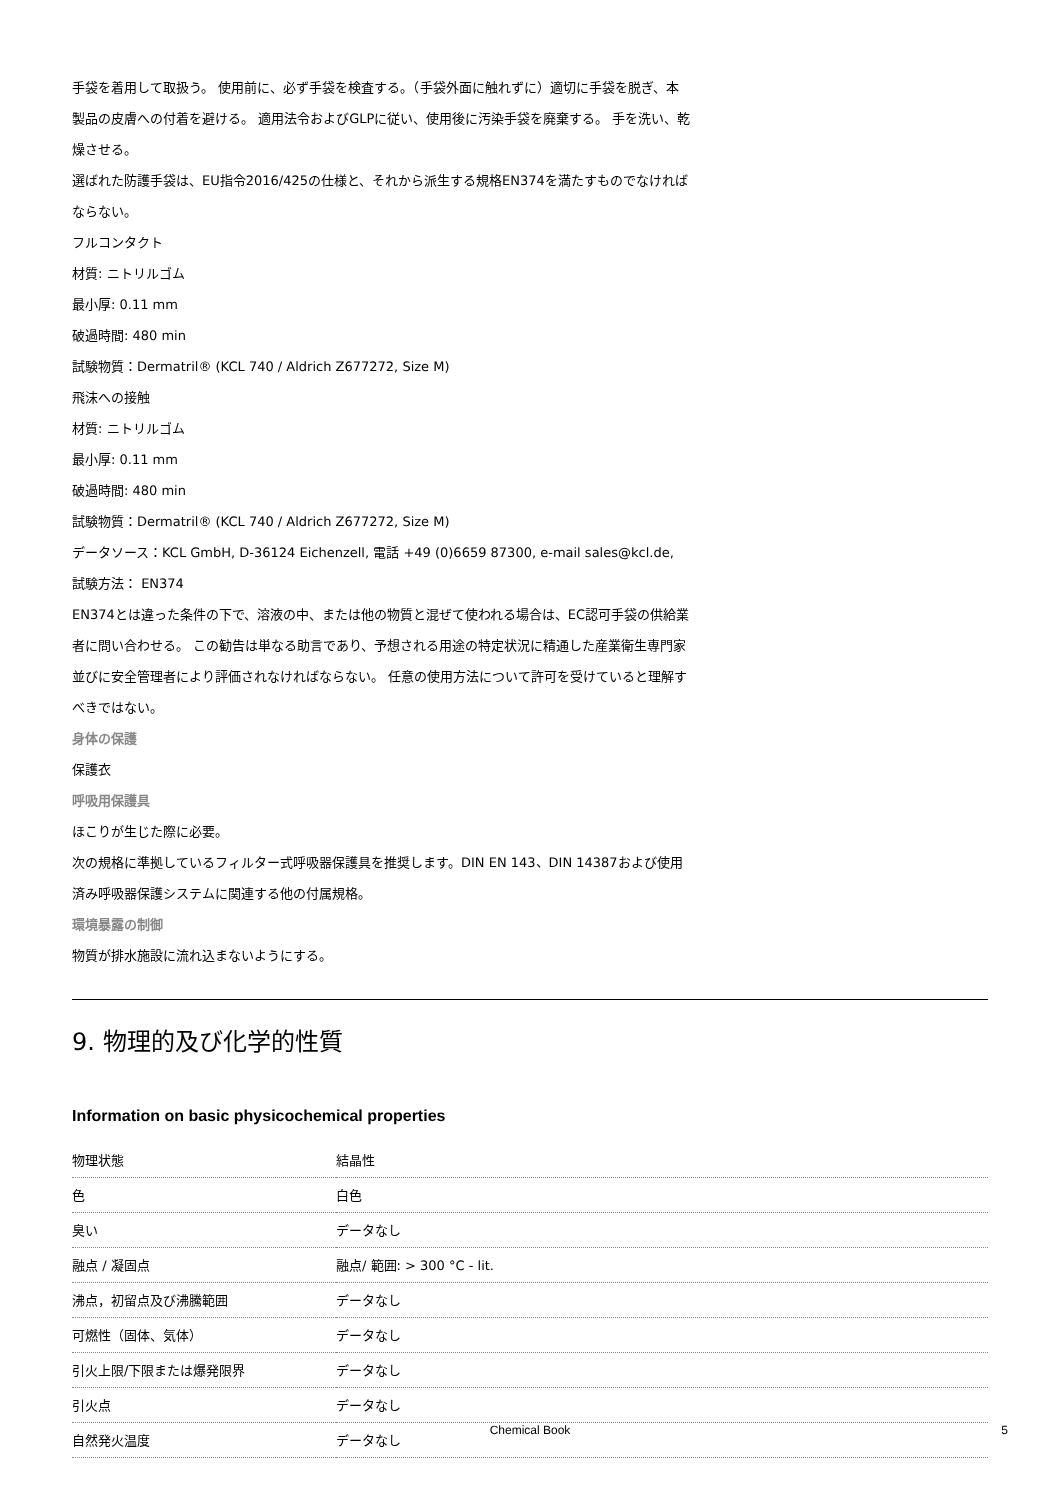手袋を着用して取扱う。 使用前に、必ず手袋を検査する。（手袋外面に触れずに）適切に手袋を脱ぎ、本製品の皮膚への付着を避ける。 適用法令およびGLPに従い、使用後に汚染手袋を廃棄する。 手を洗い、乾燥させる。
選ばれた防護手袋は、EU指令2016/425の仕様と、それから派生する規格EN374を満たすものでなければならない。
フルコンタクト
材質: ニトリルゴム
最小厚: 0.11 mm
破過時間: 480 min
試験物質：Dermatril® (KCL 740 / Aldrich Z677272, Size M)
飛沫への接触
材質: ニトリルゴム
最小厚: 0.11 mm
破過時間: 480 min
試験物質：Dermatril® (KCL 740 / Aldrich Z677272, Size M)
データソース：KCL GmbH, D-36124 Eichenzell, 電話 +49 (0)6659 87300, e-mail sales@kcl.de,
試験方法： EN374
EN374とは違った条件の下で、溶液の中、または他の物質と混ぜて使われる場合は、EC認可手袋の供給業者に問い合わせる。 この勧告は単なる助言であり、予想される用途の特定状況に精通した産業衛生専門家並びに安全管理者により評価されなければならない。 任意の使用方法について許可を受けていると理解すべきではない。
身体の保護
保護衣
呼吸用保護具
ほこりが生じた際に必要。
次の規格に準拠しているフィルター式呼吸器保護具を推奨します。DIN EN 143、DIN 14387および使用済み呼吸器保護システムに関連する他の付属規格。
環境暴露の制御
物質が排水施設に流れ込まないようにする。
9. 物理的及び化学的性質
Information on basic physicochemical properties
| 物理状態 | 結晶性 |
| 色 | 白色 |
| 臭い | データなし |
| 融点 / 凝固点 | 融点/ 範囲: > 300 °C - lit. |
| 沸点，初留点及び沸騰範囲 | データなし |
| 可燃性（固体、気体） | データなし |
| 引火上限/下限または爆発限界 | データなし |
| 引火点 | データなし |
| 自然発火温度 | データなし |
Chemical Book
5